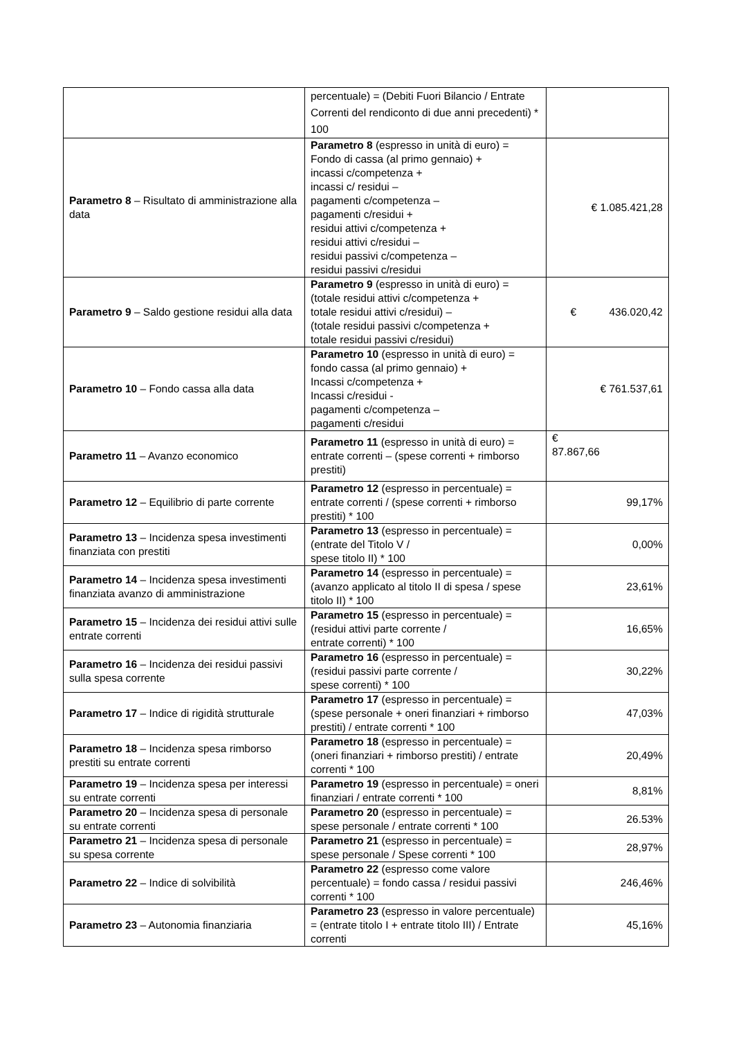| | percentuale) = (Debiti Fuori Bilancio / Entrate Correnti del rendiconto di due anni precedenti) * 100 | |
| Parametro 8 – Risultato di amministrazione alla data | Parametro 8 (espresso in unità di euro) = Fondo di cassa (al primo gennaio) + incassi c/competenza + incassi c/ residui – pagamenti c/competenza – pagamenti c/residui + residui attivi c/competenza + residui attivi c/residui – residui passivi c/competenza – residui passivi c/residui | € 1.085.421,28 |
| Parametro 9 – Saldo gestione residui alla data | Parametro 9 (espresso in unità di euro) = (totale residui attivi c/competenza + totale residui attivi c/residui) – (totale residui passivi c/competenza + totale residui passivi c/residui) | € 436.020,42 |
| Parametro 10 – Fondo cassa alla data | Parametro 10 (espresso in unità di euro) = fondo cassa (al primo gennaio) + Incassi c/competenza + Incassi c/residui - pagamenti c/competenza – pagamenti c/residui | € 761.537,61 |
| Parametro 11 – Avanzo economico | Parametro 11 (espresso in unità di euro) = entrate correnti – (spese correnti + rimborso prestiti) | € 87.867,66 |
| Parametro 12 – Equilibrio di parte corrente | Parametro 12 (espresso in percentuale) = entrate correnti / (spese correnti + rimborso prestiti) * 100 | 99,17% |
| Parametro 13 – Incidenza spesa investimenti finanziata con prestiti | Parametro 13 (espresso in percentuale) = (entrate del Titolo V / spese titolo II) * 100 | 0,00% |
| Parametro 14 – Incidenza spesa investimenti finanziata avanzo di amministrazione | Parametro 14 (espresso in percentuale) = (avanzo applicato al titolo II di spesa / spese titolo II) * 100 | 23,61% |
| Parametro 15 – Incidenza dei residui attivi sulle entrate correnti | Parametro 15 (espresso in percentuale) = (residui attivi parte corrente / entrate correnti) * 100 | 16,65% |
| Parametro 16 – Incidenza dei residui passivi sulla spesa corrente | Parametro 16 (espresso in percentuale) = (residui passivi parte corrente / spese correnti) * 100 | 30,22% |
| Parametro 17 – Indice di rigidità strutturale | Parametro 17 (espresso in percentuale) = (spese personale + oneri finanziari + rimborso prestiti) / entrate correnti * 100 | 47,03% |
| Parametro 18 – Incidenza spesa rimborso prestiti su entrate correnti | Parametro 18 (espresso in percentuale) = (oneri finanziari + rimborso prestiti) / entrate correnti * 100 | 20,49% |
| Parametro 19 – Incidenza spesa per interessi su entrate correnti | Parametro 19 (espresso in percentuale) = oneri finanziari / entrate correnti * 100 | 8,81% |
| Parametro 20 – Incidenza spesa di personale su entrate correnti | Parametro 20 (espresso in percentuale) = spese personale / entrate correnti * 100 | 26.53% |
| Parametro 21 – Incidenza spesa di personale su spesa corrente | Parametro 21 (espresso in percentuale) = spese personale / Spese correnti * 100 | 28,97% |
| Parametro 22 – Indice di solvibilità | Parametro 22 (espresso come valore percentuale) = fondo cassa / residui passivi correnti * 100 | 246,46% |
| Parametro 23 – Autonomia finanziaria | Parametro 23 (espresso in valore percentuale) = (entrate titolo I + entrate titolo III) / Entrate correnti | 45,16% |